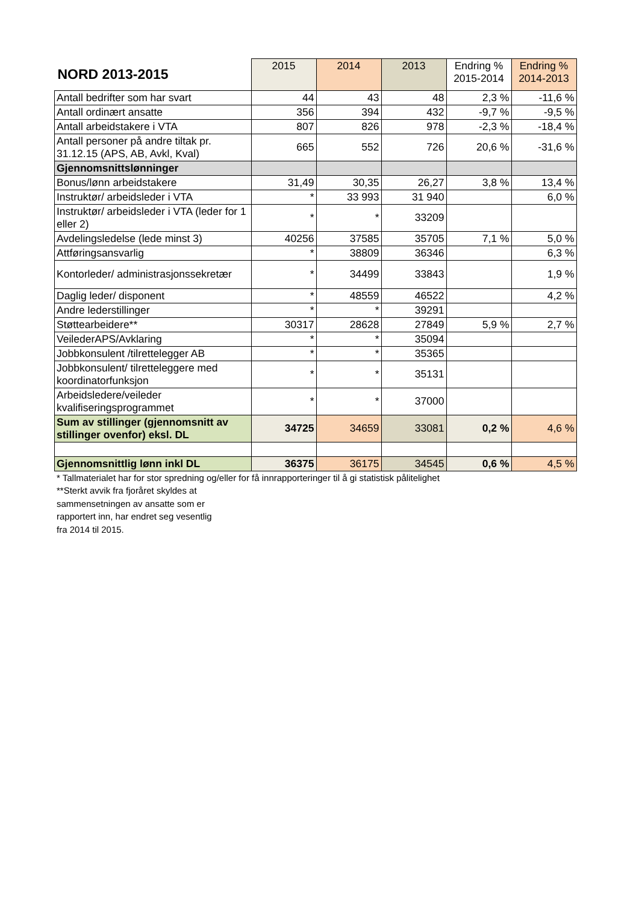| NORD 2013-2015 | 2015 | 2014 | 2013 | Endring % 2015-2014 | Endring % 2014-2013 |
| --- | --- | --- | --- | --- | --- |
| Antall bedrifter som har svart | 44 | 43 | 48 | 2,3 % | -11,6 % |
| Antall ordinært ansatte | 356 | 394 | 432 | -9,7 % | -9,5 % |
| Antall arbeidstakere i VTA | 807 | 826 | 978 | -2,3 % | -18,4 % |
| Antall personer på andre tiltak pr. 31.12.15 (APS, AB, Avkl, Kval) | 665 | 552 | 726 | 20,6 % | -31,6 % |
| Gjennomsnittslønninger | | | | | |
| Bonus/lønn arbeidstakere | 31,49 | 30,35 | 26,27 | 3,8 % | 13,4 % |
| Instruktør/ arbeidsleder i VTA | * | 33 993 | 31 940 | | 6,0 % |
| Instruktør/ arbeidsleder i VTA (leder for 1 eller 2) | * | * | 33209 | | |
| Avdelingsledelse (lede minst 3) | 40256 | 37585 | 35705 | 7,1 % | 5,0 % |
| Attføringsansvarlig | * | 38809 | 36346 | | 6,3 % |
| Kontorleder/ administrasjonssekretær | * | 34499 | 33843 | | 1,9 % |
| Daglig leder/ disponent | * | 48559 | 46522 | | 4,2 % |
| Andre lederstillinger | * | * | 39291 | | |
| Støttearbeidere** | 30317 | 28628 | 27849 | 5,9 % | 2,7 % |
| VeilederAPS/Avklaring | * | * | 35094 | | |
| Jobbkonsulent /tilrettelegger AB | * | * | 35365 | | |
| Jobbkonsulent/ tilretteleggere med koordinatorfunksjon | * | * | 35131 | | |
| Arbeidsledere/veileder kvalifiseringsprogrammet | * | * | 37000 | | |
| Sum av stillinger (gjennomsnitt av stillinger ovenfor) eksl. DL | 34725 | 34659 | 33081 | 0,2 % | 4,6 % |
| Gjennomsnittlig lønn inkl DL | 36375 | 36175 | 34545 | 0,6 % | 4,5 % |
* Tallmaterialet har for stor spredning og/eller for få innrapporteringer til å gi statistisk pålitelighet
**Sterkt avvik fra fjoråret skyldes at
sammensetningen av ansatte som er
rapportert inn, har endret seg vesentlig
fra 2014 til 2015.